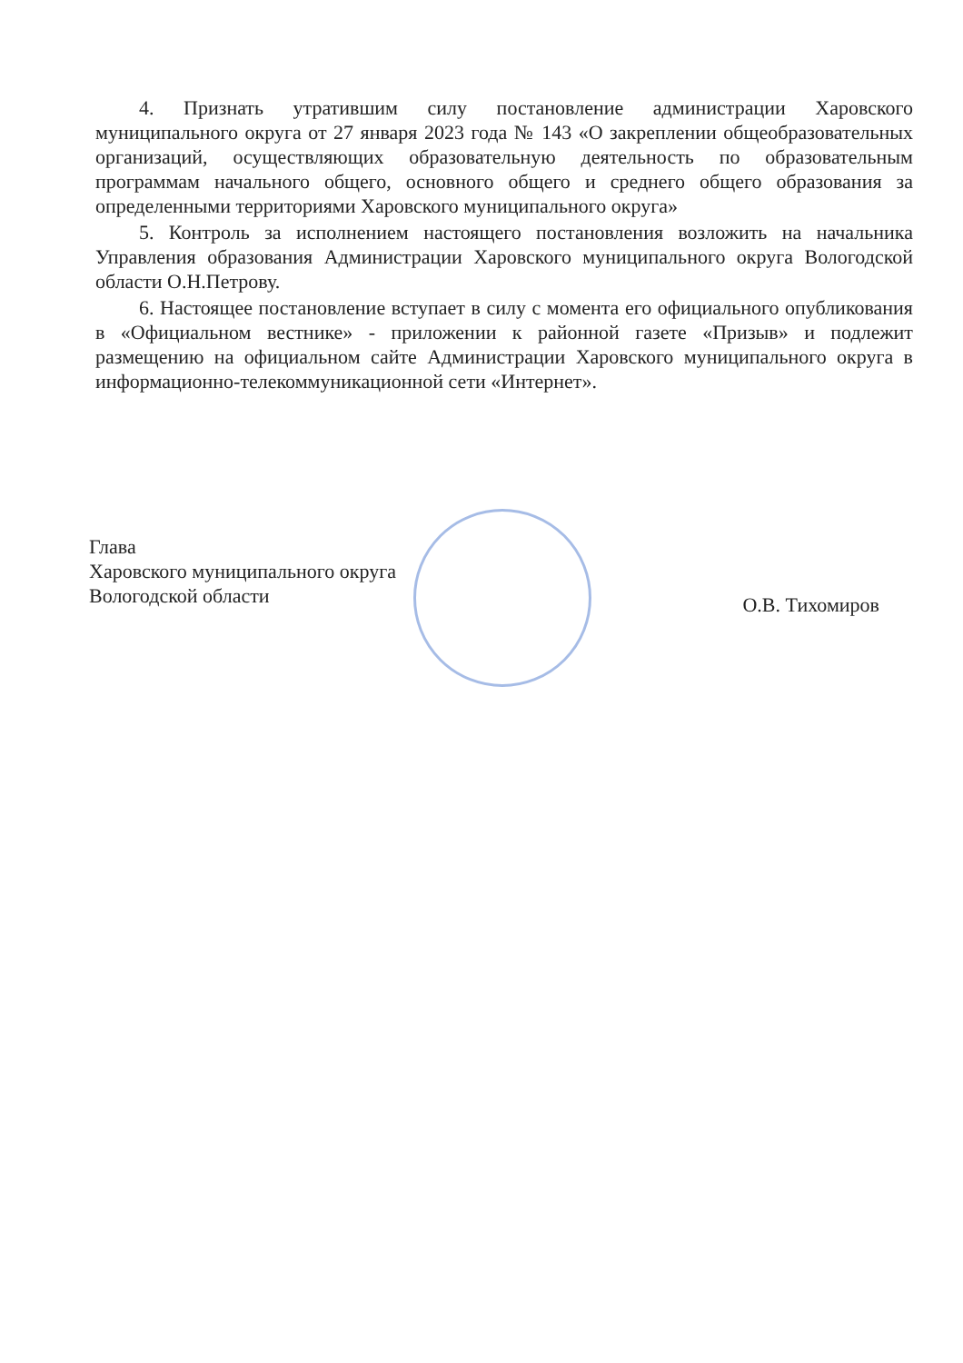4. Признать утратившим силу постановление администрации Харовского муниципального округа от 27 января 2023 года № 143 «О закреплении общеобразовательных организаций, осуществляющих образовательную деятельность по образовательным программам начального общего, основного общего и среднего общего образования за определенными территориями Харовского муниципального округа»
5. Контроль за исполнением настоящего постановления возложить на начальника Управления образования Администрации Харовского муниципального округа Вологодской области О.Н.Петрову.
6. Настоящее постановление вступает в силу с момента его официального опубликования в «Официальном вестнике» - приложении к районной газете «Призыв» и подлежит размещению на официальном сайте Администрации Харовского муниципального округа в информационно-телекоммуникационной сети «Интернет».
Глава
Харовского муниципального округа
Вологодской области
О.В. Тихомиров